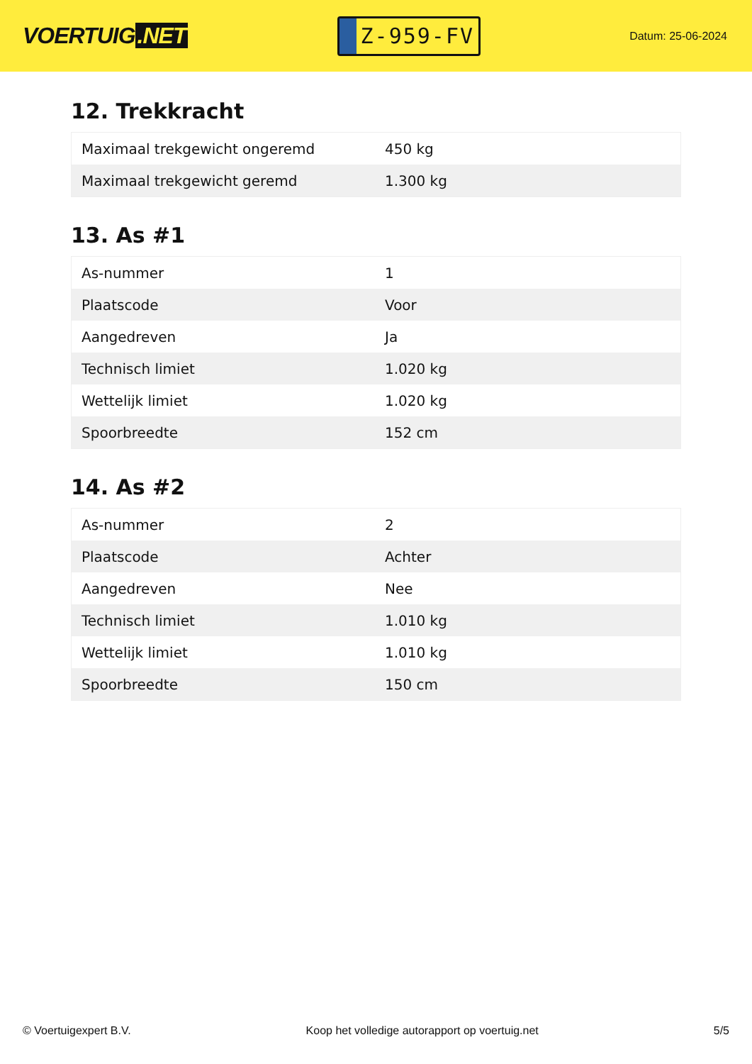VOERTUIG.NET
Z-959-FV
Datum: 25-06-2024
12. Trekkracht
| Maximaal trekgewicht ongeremd | 450 kg |
| Maximaal trekgewicht geremd | 1.300 kg |
13. As #1
| As-nummer | 1 |
| Plaatscode | Voor |
| Aangedreven | Ja |
| Technisch limiet | 1.020 kg |
| Wettelijk limiet | 1.020 kg |
| Spoorbreedte | 152 cm |
14. As #2
| As-nummer | 2 |
| Plaatscode | Achter |
| Aangedreven | Nee |
| Technisch limiet | 1.010 kg |
| Wettelijk limiet | 1.010 kg |
| Spoorbreedte | 150 cm |
© Voertuigexpert B.V. Koop het volledige autorapport op voertuig.net 5/5